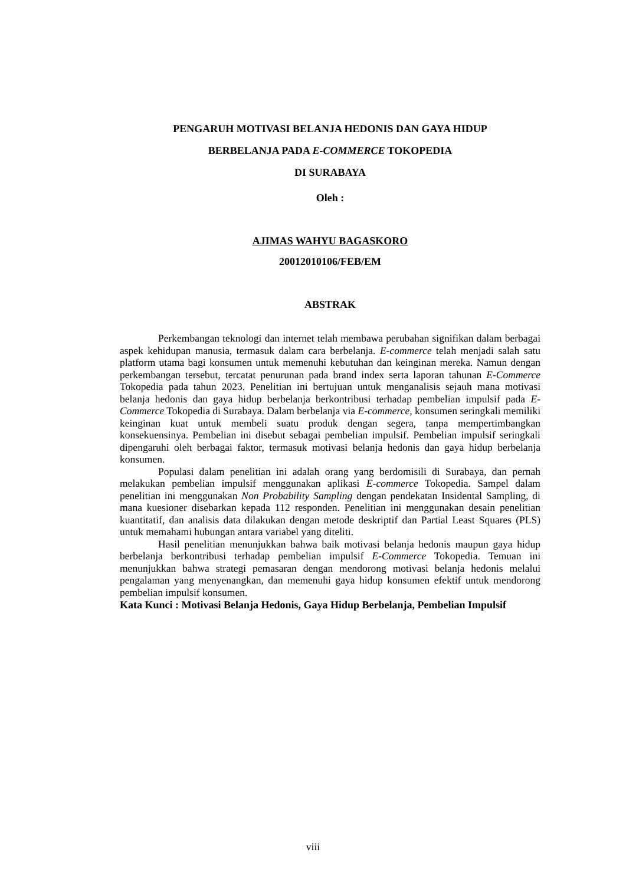PENGARUH MOTIVASI BELANJA HEDONIS DAN GAYA HIDUP
BERBELANJA PADA E-COMMERCE TOKOPEDIA
DI SURABAYA
Oleh :
AJIMAS WAHYU BAGASKORO
20012010106/FEB/EM
ABSTRAK
Perkembangan teknologi dan internet telah membawa perubahan signifikan dalam berbagai aspek kehidupan manusia, termasuk dalam cara berbelanja. E-commerce telah menjadi salah satu platform utama bagi konsumen untuk memenuhi kebutuhan dan keinginan mereka. Namun dengan perkembangan tersebut, tercatat penurunan pada brand index serta laporan tahunan E-Commerce Tokopedia pada tahun 2023. Penelitian ini bertujuan untuk menganalisis sejauh mana motivasi belanja hedonis dan gaya hidup berbelanja berkontribusi terhadap pembelian impulsif pada E-Commerce Tokopedia di Surabaya. Dalam berbelanja via E-commerce, konsumen seringkali memiliki keinginan kuat untuk membeli suatu produk dengan segera, tanpa mempertimbangkan konsekuensinya. Pembelian ini disebut sebagai pembelian impulsif. Pembelian impulsif seringkali dipengaruhi oleh berbagai faktor, termasuk motivasi belanja hedonis dan gaya hidup berbelanja konsumen.
Populasi dalam penelitian ini adalah orang yang berdomisili di Surabaya, dan pernah melakukan pembelian impulsif menggunakan aplikasi E-commerce Tokopedia. Sampel dalam penelitian ini menggunakan Non Probability Sampling dengan pendekatan Insidental Sampling, di mana kuesioner disebarkan kepada 112 responden. Penelitian ini menggunakan desain penelitian kuantitatif, dan analisis data dilakukan dengan metode deskriptif dan Partial Least Squares (PLS) untuk memahami hubungan antara variabel yang diteliti.
Hasil penelitian menunjukkan bahwa baik motivasi belanja hedonis maupun gaya hidup berbelanja berkontribusi terhadap pembelian impulsif E-Commerce Tokopedia. Temuan ini menunjukkan bahwa strategi pemasaran dengan mendorong motivasi belanja hedonis melalui pengalaman yang menyenangkan, dan memenuhi gaya hidup konsumen efektif untuk mendorong pembelian impulsif konsumen.
Kata Kunci : Motivasi Belanja Hedonis, Gaya Hidup Berbelanja, Pembelian Impulsif
viii